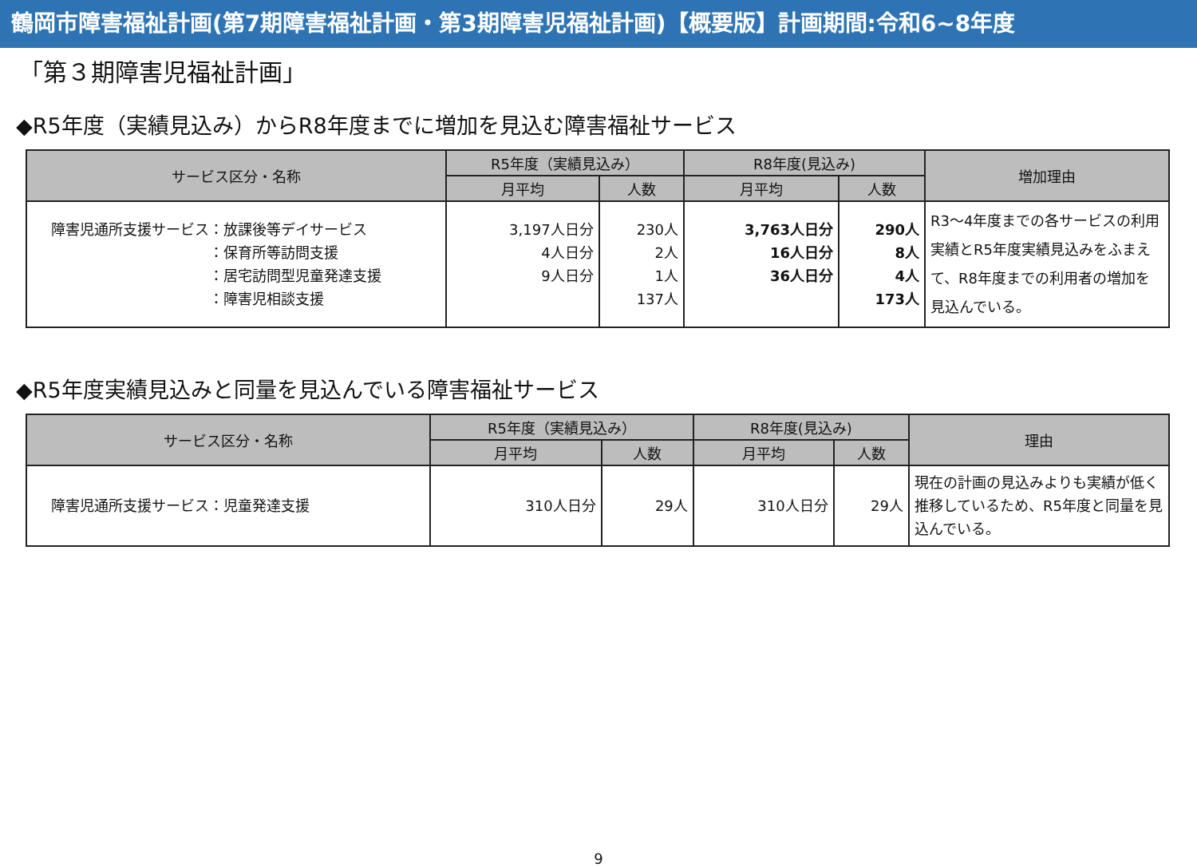鶴岡市障害福祉計画(第7期障害福祉計画・第3期障害児福祉計画)【概要版】計画期間:令和6~8年度
「第３期障害児福祉計画」
◆R5年度（実績見込み）からR8年度までに増加を見込む障害福祉サービス
| サービス区分・名称 | R5年度（実績見込み） | | R8年度(見込み) | | 増加理由 |
| --- | --- | --- | --- | --- | --- |
| | 月平均 | 人数 | 月平均 | 人数 | |
| 障害児通所支援サービス：放課後等デイサービス ：保育所等訪問支援 ：居宅訪問型児童発達支援 ：障害児相談支援 | 3,197人日分 4人日分 9人日分 | 230人 2人 1人 137人 | 3,763人日分 16人日分 36人日分 | 290人 8人 4人 173人 | R3～4年度までの各サービスの利用実績とR5年度実績見込みをふまえて、R8年度までの利用者の増加を見込んでいる。 |
◆R5年度実績見込みと同量を見込んでいる障害福祉サービス
| サービス区分・名称 | R5年度（実績見込み） | | R8年度(見込み) | | 理由 |
| --- | --- | --- | --- | --- | --- |
| | 月平均 | 人数 | 月平均 | 人数 | |
| 障害児通所支援サービス：児童発達支援 | 310人日分 | 29人 | 310人日分 | 29人 | 現在の計画の見込みよりも実績が低く推移しているため、R5年度と同量を見込んでいる。 |
9